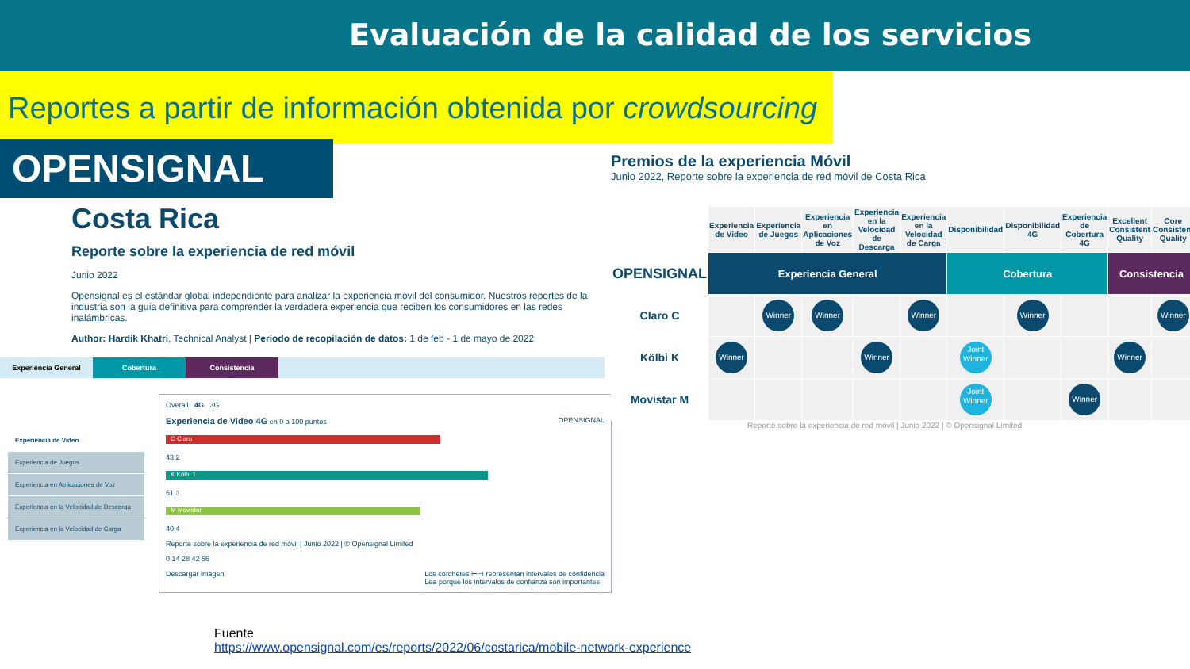Evaluación de la calidad de los servicios
Reportes a partir de información obtenida por crowdsourcing
OPENSIGNAL
Costa Rica
Reporte sobre la experiencia de red móvil
Junio 2022
Opensignal es el estándar global independiente para analizar la experiencia móvil del consumidor. Nuestros reportes de la industria son la guía definitiva para comprender la verdadera experiencia que reciben los consumidores en las redes inalámbricas.
Author: Hardik Khatri, Technical Analyst | Periodo de recopilación de datos: 1 de feb - 1 de mayo de 2022
Experiencia General Cobertura Consistencia
Experiencia de Video
Experiencia de Juegos
Experiencia en Aplicaciones de Voz
Experiencia en la Velocidad de Descarga
Experiencia en la Velocidad de Carga
Overall 4G 3G
Experiencia de Video 4G en 0 a 100 puntos OPENSIGNAL
C Claro
43.2
K Kölbi 1
51.3
M Movistar
40.4
Reporte sobre la experiencia de red móvil | Junio 2022 | © Opensignal Limited
0 14 28 42 56
Descargar imagen Los corchetes ⊢⊣ representan intervalos de confidencia
Lea porque los intervalos de confianza son importantes
Premios de la experiencia Móvil
Junio 2022, Reporte sobre la experiencia de red móvil de Costa Rica
| | Experiencia de Video | Experiencia de Juegos | Experiencia en Aplicaciones de Voz | Experiencia en la Velocidad de Descarga | Experiencia en la Velocidad de Carga | Disponibilidad | Disponibilidad 4G | Experiencia de Cobertura 4G | Excellent Consistent Quality | Core Consistent Quality |
| --- | --- | --- | --- | --- | --- | --- | --- | --- | --- | --- |
| OPENSIGNAL | Experiencia General | | | | | Cobertura | | | Consistencia | |
| Claro C | | Winner | Winner | | Winner | | Winner | | | Winner |
| Kölbi K | Winner | | | Winner | | Joint Winner | | | Winner | |
| Movistar M | | | | | | Joint Winner | | Winner | | |
Reporte sobre la experiencia de red móvil | Junio 2022 | © Opensignal Limited
Fuente
https://www.opensignal.com/es/reports/2022/06/costarica/mobile-network-experience